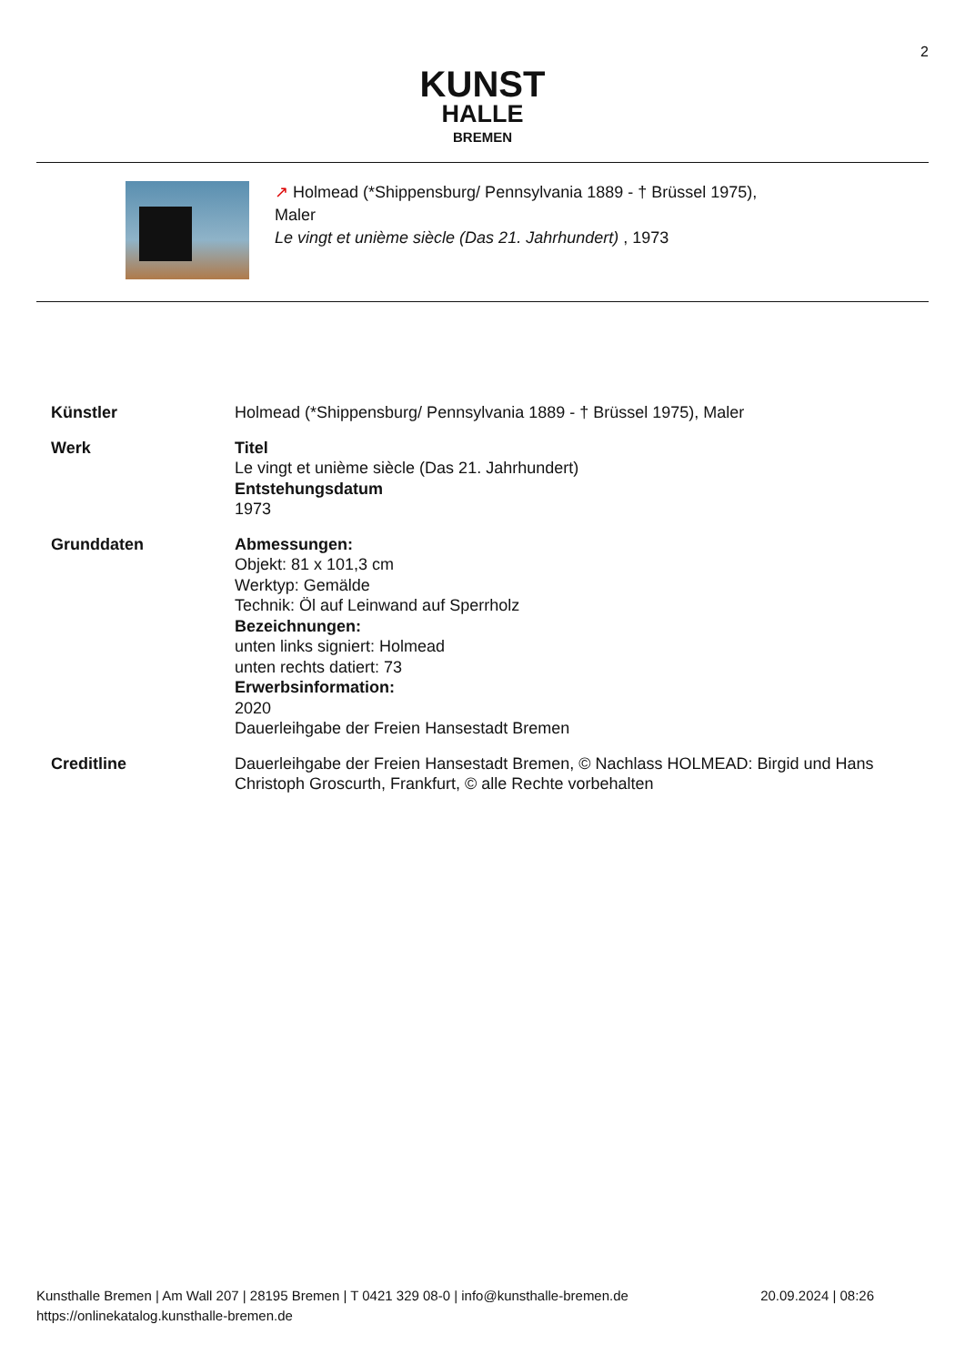2
KUNST
HALLE
BREMEN
↗ Holmead (*Shippensburg/ Pennsylvania 1889 - † Brüssel 1975),
Maler
Le vingt et unième siècle (Das 21. Jahrhundert) , 1973
| Künstler | Holmead (*Shippensburg/ Pennsylvania 1889 - † Brüssel 1975), Maler |
| Werk | Titel Le vingt et unième siècle (Das 21. Jahrhundert) Entstehungsdatum 1973 |
| Grunddaten | Abmessungen: Objekt: 81 x 101,3 cm Werktyp: Gemälde Technik: Öl auf Leinwand auf Sperrholz Bezeichnungen: unten links signiert: Holmead unten rechts datiert: 73 Erwerbsinformation: 2020 Dauerleihgabe der Freien Hansestadt Bremen |
| Creditline | Dauerleihgabe der Freien Hansestadt Bremen, © Nachlass HOLMEAD: Birgid und Hans Christoph Groscurth, Frankfurt, © alle Rechte vorbehalten |
Kunsthalle Bremen | Am Wall 207 | 28195 Bremen | T 0421 329 08-0 | info@kunsthalle-bremen.de
https://onlinekatalog.kunsthalle-bremen.de
20.09.2024 | 08:26